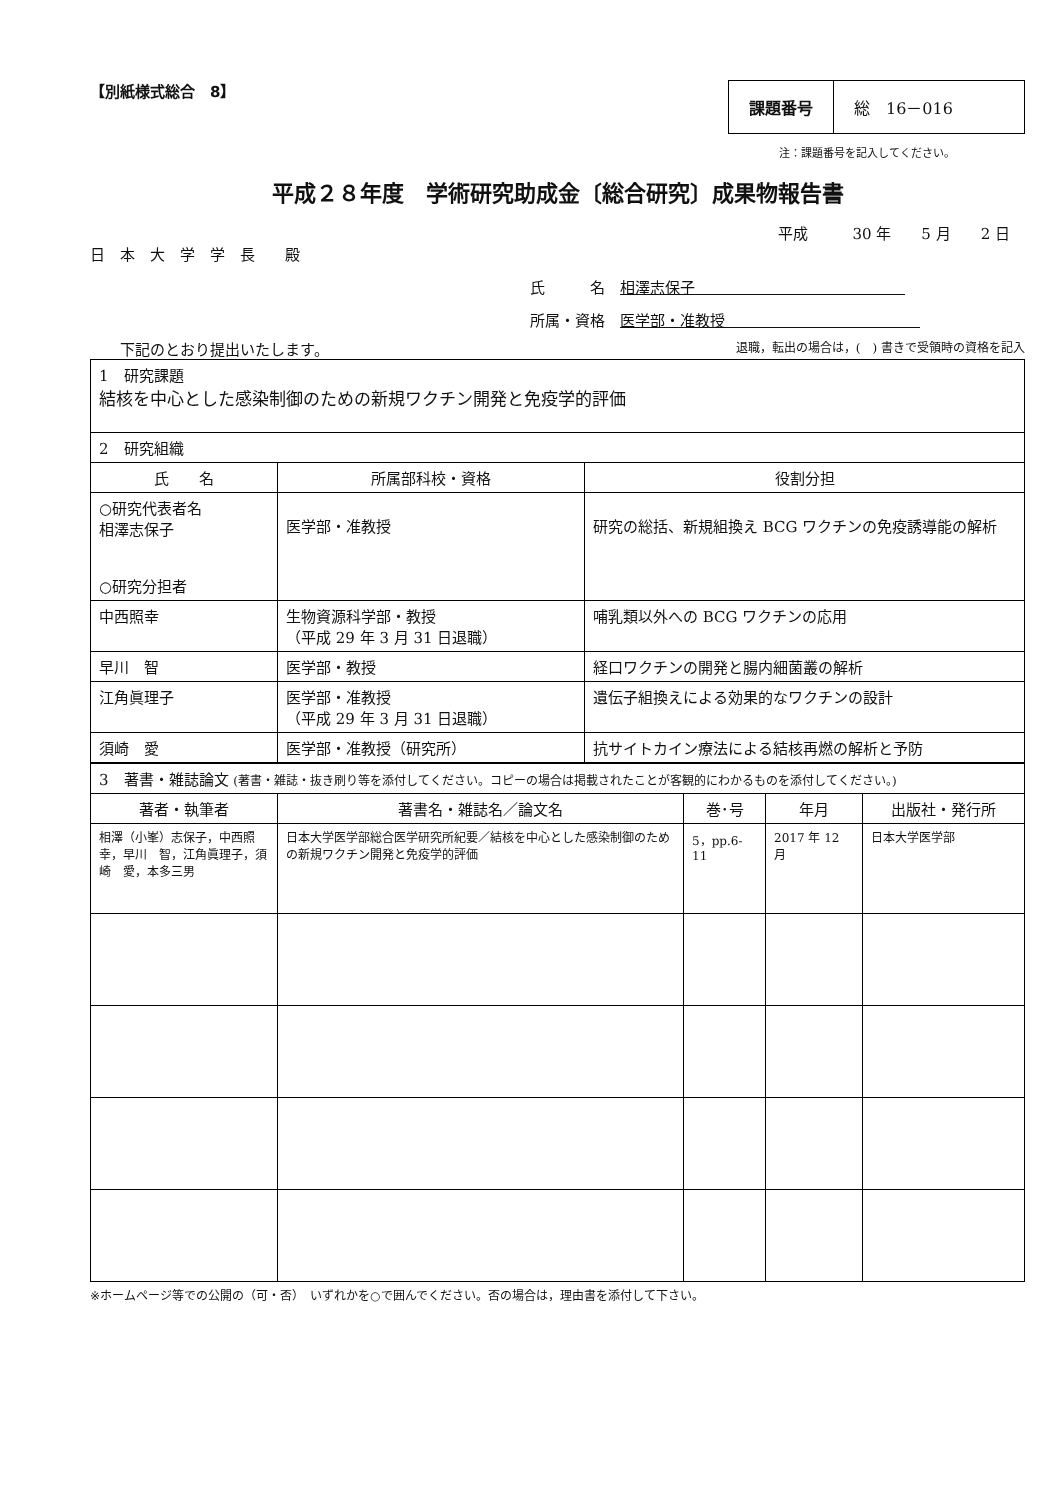【別紙様式総合　8】
| 課題番号 | 総 16－016 |
注：課題番号を記入してください。
平成２８年度　学術研究助成金〔総合研究〕成果物報告書
平成　　　30 年　　5 月　　2 日
日　本　大　学　学　長　　殿
氏　　　名　相澤志保子　　　　　　　　　　　　　　
所属・資格　医学部・准教授　　　　　　　　　　　　　
下記のとおり提出いたします。 退職，転出の場合は，(　) 書きで受領時の資格を記入
| 1 研究課題 結核を中心とした感染制御のための新規ワクチン開発と免疫学的評価 | | |
| 2 研究組織 | | |
| 氏 名 | 所属部科校・資格 | 役割分担 |
| ○研究代表者名 相澤志保子 ○研究分担者 | 医学部・准教授 | 研究の総括、新規組換え BCG ワクチンの免疫誘導能の解析 |
| 中西照幸 | 生物資源科学部・教授 （平成 29 年 3 月 31 日退職） | 哺乳類以外への BCG ワクチンの応用 |
| 早川 智 | 医学部・教授 | 経口ワクチンの開発と腸内細菌叢の解析 |
| 江角眞理子 | 医学部・准教授 （平成 29 年 3 月 31 日退職） | 遺伝子組換えによる効果的なワクチンの設計 |
| 須崎 愛 | 医学部・准教授（研究所） | 抗サイトカイン療法による結核再燃の解析と予防 |
| 3 著書・雑誌論文 (著書・雑誌・抜き刷り等を添付してください。コピーの場合は掲載されたことが客観的にわかるものを添付してください。) | | | | |
| 著者・執筆者 | 著書名・雑誌名／論文名 | 巻･号 | 年月 | 出版社・発行所 |
| 相澤（小峯）志保子，中西照幸，早川 智，江角眞理子，須崎 愛，本多三男 | 日本大学医学部総合医学研究所紀要／結核を中心とした感染制御のための新規ワクチン開発と免疫学的評価 | 5，pp.6-11 | 2017 年 12 月 | 日本大学医学部 |
※ホームページ等での公開の（可・否）　いずれかを○で囲んでください。否の場合は，理由書を添付して下さい。